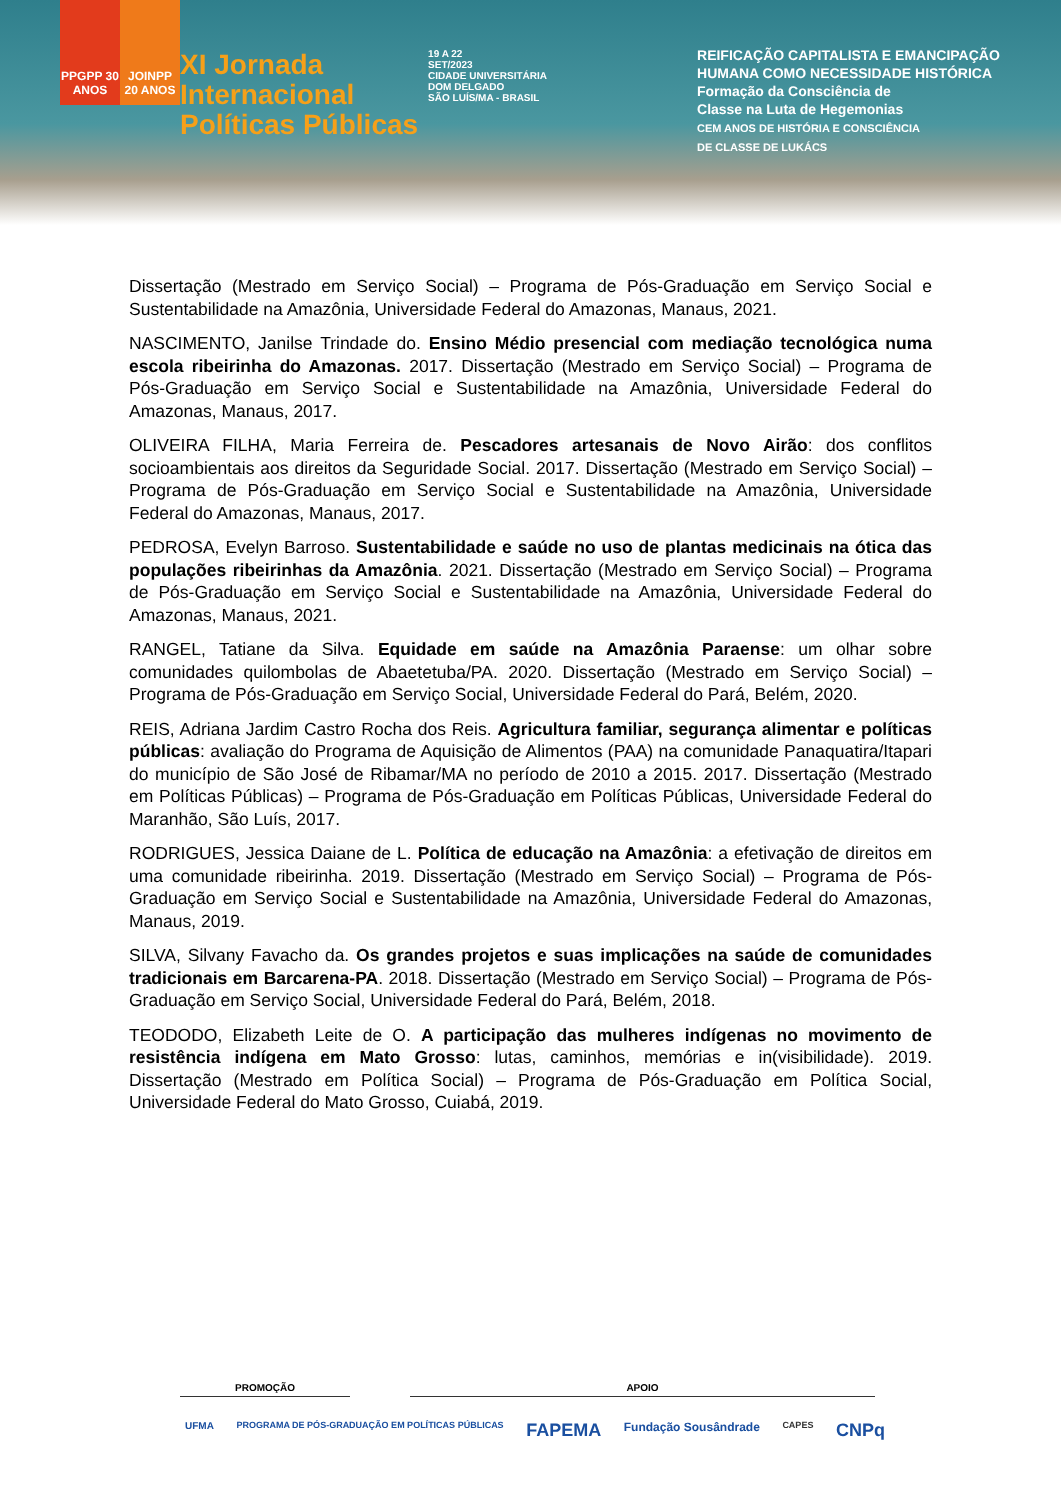PPGPP 30 ANOS
JOINPP 20 ANOS
XI Jornada
Internacional
Políticas Públicas
19 A 22
SET/2023
CIDADE UNIVERSITÁRIA
DOM DELGADO
SÃO LUÍS/MA - BRASIL
REIFICAÇÃO CAPITALISTA E EMANCIPAÇÃO
HUMANA COMO NECESSIDADE HISTÓRICA
Formação da Consciência de
Classe na Luta de Hegemonias
CEM ANOS DE HISTÓRIA E CONSCIÊNCIA
DE CLASSE DE LUKÁCS
Dissertação (Mestrado em Serviço Social) – Programa de Pós-Graduação em Serviço Social e Sustentabilidade na Amazônia, Universidade Federal do Amazonas, Manaus, 2021.
NASCIMENTO, Janilse Trindade do. Ensino Médio presencial com mediação tecnológica numa escola ribeirinha do Amazonas. 2017. Dissertação (Mestrado em Serviço Social) – Programa de Pós-Graduação em Serviço Social e Sustentabilidade na Amazônia, Universidade Federal do Amazonas, Manaus, 2017.
OLIVEIRA FILHA, Maria Ferreira de. Pescadores artesanais de Novo Airão: dos conflitos socioambientais aos direitos da Seguridade Social. 2017. Dissertação (Mestrado em Serviço Social) – Programa de Pós-Graduação em Serviço Social e Sustentabilidade na Amazônia, Universidade Federal do Amazonas, Manaus, 2017.
PEDROSA, Evelyn Barroso. Sustentabilidade e saúde no uso de plantas medicinais na ótica das populações ribeirinhas da Amazônia. 2021. Dissertação (Mestrado em Serviço Social) – Programa de Pós-Graduação em Serviço Social e Sustentabilidade na Amazônia, Universidade Federal do Amazonas, Manaus, 2021.
RANGEL, Tatiane da Silva. Equidade em saúde na Amazônia Paraense: um olhar sobre comunidades quilombolas de Abaetetuba/PA. 2020. Dissertação (Mestrado em Serviço Social) – Programa de Pós-Graduação em Serviço Social, Universidade Federal do Pará, Belém, 2020.
REIS, Adriana Jardim Castro Rocha dos Reis. Agricultura familiar, segurança alimentar e políticas públicas: avaliação do Programa de Aquisição de Alimentos (PAA) na comunidade Panaquatira/Itapari do município de São José de Ribamar/MA no período de 2010 a 2015. 2017. Dissertação (Mestrado em Políticas Públicas) – Programa de Pós-Graduação em Políticas Públicas, Universidade Federal do Maranhão, São Luís, 2017.
RODRIGUES, Jessica Daiane de L. Política de educação na Amazônia: a efetivação de direitos em uma comunidade ribeirinha. 2019. Dissertação (Mestrado em Serviço Social) – Programa de Pós-Graduação em Serviço Social e Sustentabilidade na Amazônia, Universidade Federal do Amazonas, Manaus, 2019.
SILVA, Silvany Favacho da. Os grandes projetos e suas implicações na saúde de comunidades tradicionais em Barcarena-PA. 2018. Dissertação (Mestrado em Serviço Social) – Programa de Pós-Graduação em Serviço Social, Universidade Federal do Pará, Belém, 2018.
TEODODO, Elizabeth Leite de O. A participação das mulheres indígenas no movimento de resistência indígena em Mato Grosso: lutas, caminhos, memórias e in(visibilidade). 2019. Dissertação (Mestrado em Política Social) – Programa de Pós-Graduação em Política Social, Universidade Federal do Mato Grosso, Cuiabá, 2019.
PROMOÇÃO APOIO
UFMA PROGRAMA DE PÓS-GRADUAÇÃO EM POLÍTICAS PÚBLICAS FAPEMA Fundação Sousândrade CAPES CNPq